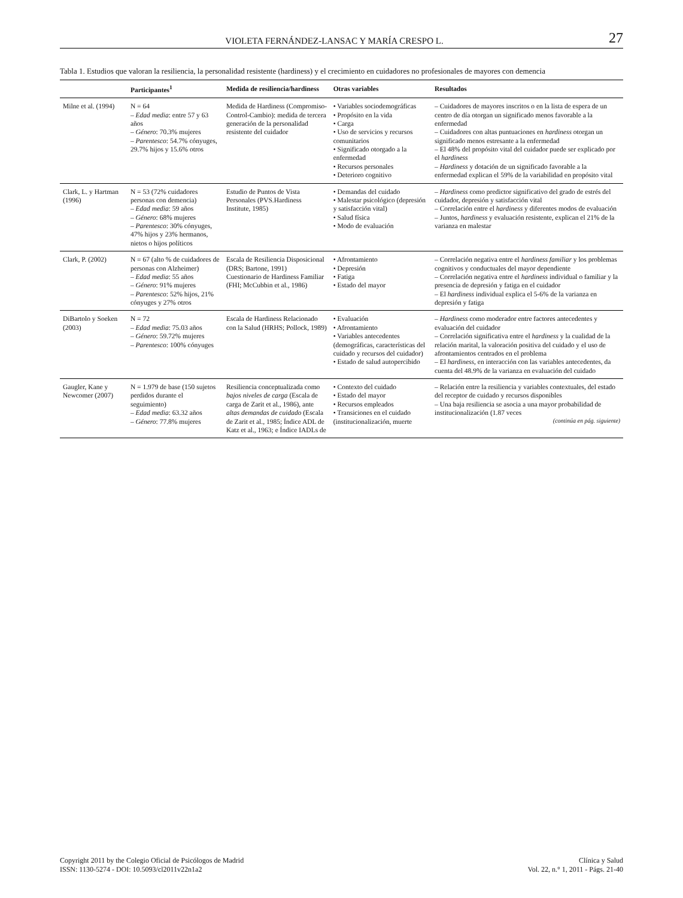VIOLETA FERNÁNDEZ-LANSAC Y MARÍA CRESPO L. 27
Tabla 1. Estudios que valoran la resiliencia, la personalidad resistente (hardiness) y el crecimiento en cuidadores no profesionales de mayores con demencia
| | Participantes<sup>1</sup> | Medida de resiliencia/hardiness | Otras variables | Resultados |
| --- | --- | --- | --- | --- |
| Milne et al. (1994) | N = 64 – Edad media : entre 57 y 63 años – Género : 70.3% mujeres – Parentesco : 54.7% cónyuges, 29.7% hijos y 15.6% otros | Medida de Hardiness (Compromiso-Control-Cambio): medida de tercera generación de la personalidad resistente del cuidador | • Variables sociodemográficas • Propósito en la vida • Carga • Uso de servicios y recursos comunitarios • Significado otorgado a la enfermedad • Recursos personales • Deterioro cognitivo | – Cuidadores de mayores inscritos o en la lista de espera de un centro de día otorgan un significado menos favorable a la enfermedad – Cuidadores con altas puntuaciones en hardiness otorgan un significado menos estresante a la enfermedad – El 48% del propósito vital del cuidador puede ser explicado por el hardiness – Hardiness y dotación de un significado favorable a la enfermedad explican el 59% de la variabilidad en propósito vital |
| Clark, L. y Hartman (1996) | N = 53 (72% cuidadores personas con demencia) – Edad media : 59 años – Género : 68% mujeres – Parentesco : 30% cónyuges, 47% hijos y 23% hermanos, nietos o hijos políticos | Estudio de Puntos de Vista Personales (PVS.Hardiness Institute, 1985) | • Demandas del cuidado • Malestar psicológico (depresión y satisfacción vital) • Salud física • Modo de evaluación | – Hardiness como predictor significativo del grado de estrés del cuidador, depresión y satisfacción vital – Correlación entre el hardiness y diferentes modos de evaluación – Juntos, hardiness y evaluación resistente, explican el 21% de la varianza en malestar |
| Clark, P. (2002) | N = 67 (alto % de cuidadores de personas con Alzheimer) – Edad media : 55 años – Género : 91% mujeres – Parentesco : 52% hijos, 21% cónyuges y 27% otros | Escala de Resiliencia Disposicional (DRS; Bartone, 1991) Cuestionario de Hardiness Familiar (FHI; McCubbin et al., 1986) | • Afrontamiento • Depresión • Fatiga • Estado del mayor | – Correlación negativa entre el hardiness familiar y los problemas cognitivos y conductuales del mayor dependiente – Correlación negativa entre el hardiness individual o familiar y la presencia de depresión y fatiga en el cuidador – El hardiness individual explica el 5-6% de la varianza en depresión y fatiga |
| DiBartolo y Soeken (2003) | N = 72 – Edad media : 75.03 años – Género : 59.72% mujeres – Parentesco : 100% cónyuges | Escala de Hardiness Relacionado con la Salud (HRHS; Pollock, 1989) | • Evaluación • Afrontamiento • Variables antecedentes (demográficas, características del cuidado y recursos del cuidador) • Estado de salud autopercibido | – Hardiness como moderador entre factores antecedentes y evaluación del cuidador – Correlación significativa entre el hardiness y la cualidad de la relación marital, la valoración positiva del cuidado y el uso de afrontamientos centrados en el problema – El hardiness , en interacción con las variables antecedentes, da cuenta del 48.9% de la varianza en evaluación del cuidado |
| Gaugler, Kane y Newcomer (2007) | N = 1.979 de base (150 sujetos perdidos durante el seguimiento) – Edad media : 63.32 años – Género : 77.8% mujeres | Resiliencia conceptualizada como bajos niveles de carga (Escala de carga de Zarit et al., 1986), ante altas demandas de cuidado (Escala de Zarit et al., 1985; Índice ADL de Katz et al., 1963; e Índice IADLs de | • Contexto del cuidado • Estado del mayor • Recursos empleados • Transiciones en el cuidado (institucionalización, muerte | – Relación entre la resiliencia y variables contextuales, del estado del receptor de cuidado y recursos disponibles – Una baja resiliencia se asocia a una mayor probabilidad de institucionalización (1.87 veces (continúa en pág. siguiente) |
Copyright 2011 by the Colegio Oficial de Psicólogos de Madrid
ISSN: 1130-5274 - DOI: 10.5093/cl2011v22n1a2
Clínica y Salud
Vol. 22, n.° 1, 2011 - Págs. 21-40